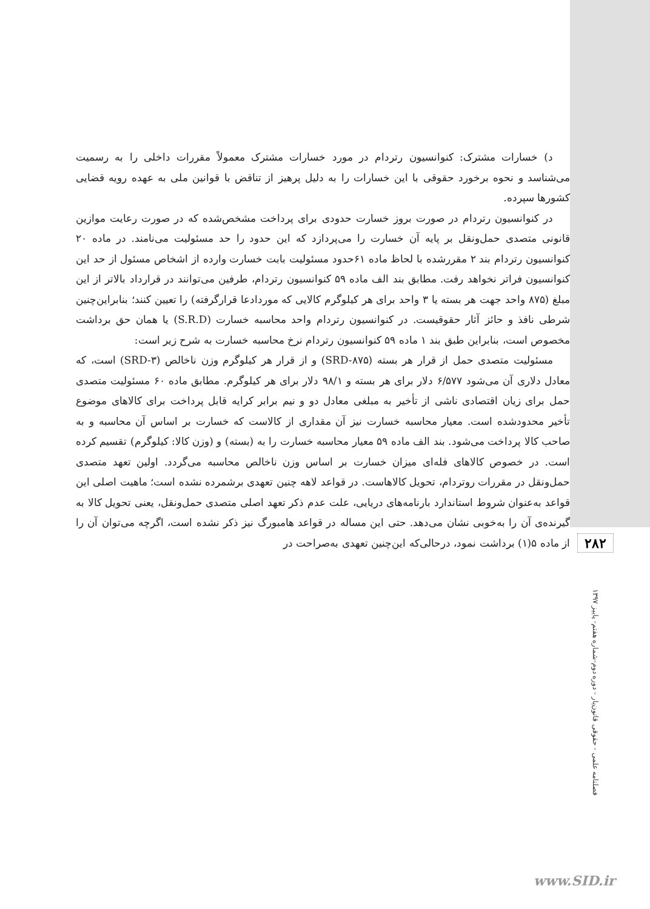د) خسارات مشترک: کنوانسیون رتردام در مورد خسارات مشترک معمولاً مقررات داخلی را به رسمیت می‌شناسد و نحوه برخورد حقوقی با این خسارات را به دلیل پرهیز از تناقض با قوانین ملی به عهده رویه قضایی کشورها سپرده.
در کنوانسیون رتردام در صورت بروز خسارت حدودی برای پرداخت مشخص‌شده که در صورت رعایت موازین قانونی متصدی حمل‌ونقل بر پایه آن خسارت را می‌پردازد که این حدود را حد مسئولیت می‌نامند. در ماده ۲۰ کنوانسیون رتردام بند ۲ مقررشده با لحاظ ماده ۶۱حدود مسئولیت بابت خسارت وارده از اشخاص مسئول از حد این کنوانسیون فراتر نخواهد رفت. مطابق بند الف ماده ۵۹ کنوانسیون رتردام، طرفین می‌توانند در قرارداد بالاتر از این مبلغ (۸۷۵ واحد جهت هر بسته یا ۳ واحد برای هر کیلوگرم کالایی که موردادعا قرارگرفته) را تعیین کنند؛ بنابراین‌چنین شرطی نافذ و حائز آثار حقوقیست. در کنوانسیون رتردام واحد محاسبه خسارت (S.R.D) یا همان حق برداشت مخصوص است، بنابراین طبق بند ۱ ماده ۵۹ کنوانسیون رتردام نرخ محاسبه خسارت به شرح زیر است:
مسئولیت متصدی حمل از قرار هر بسته (SRD-۸۷۵) و از قرار هر کیلوگرم وزن ناخالص (SRD-۳) است، که معادل دلاری آن می‌شود ۶/۵۷۷ دلار برای هر بسته و ۹۸/۱ دلار برای هر کیلوگرم. مطابق ماده ۶۰ مسئولیت متصدی حمل برای زیان اقتصادی ناشی از تأخیر به مبلغی معادل دو و نیم برابر کرایه قابل پرداخت برای کالاهای موضوع تأخیر محدودشده است. معیار محاسبه خسارت نیز آن مقداری از کالاست که خسارت بر اساس آن محاسبه و به صاحب کالا پرداخت می‌شود. بند الف ماده ۵۹ معیار محاسبه خسارت را به (بسته) و (وزن کالا: کیلوگرم) تقسیم کرده است. در خصوص کالاهای فله‌ای میزان خسارت بر اساس وزن ناخالص محاسبه می‌گردد. اولین تعهد متصدی حمل‌ونقل در مقررات روتردام، تحویل کالاهاست. در قواعد لاهه چنین تعهدی برشمرده نشده است؛ ماهیت اصلی این قواعد به‌عنوان شروط استاندارد بارنامه‌های دریایی، علت عدم ذکر تعهد اصلی متصدی حمل‌ونقل، یعنی تحویل کالا به گیرنده‌ی آن را به‌خوبی نشان می‌دهد. حتی این مساله در قواعد هامبورگ نیز ذکر نشده است، اگرچه می‌توان آن را از ماده ۵(۱) برداشت نمود، درحالی‌که این‌چنین تعهدی به‌صراحت در
۲۸۲
فصلنامه علمی - حقوقی قانون‌یار - دوره دوم-شماره هفتم- پاییز ۱۳۹۷
www.SID.ir